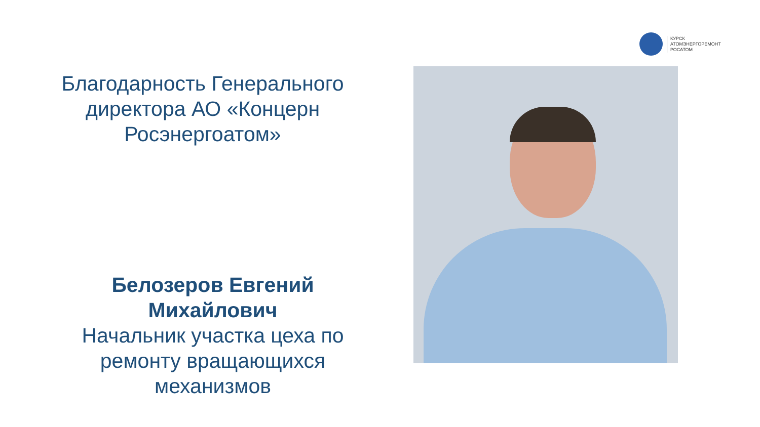КУРСК
АТОМЭНЕРГОРЕМОНТ
РОСАТОМ
Благодарность Генерального директора АО «Концерн Росэнергоатом»
Белозеров Евгений Михайлович
Начальник участка цеха по ремонту вращающихся механизмов